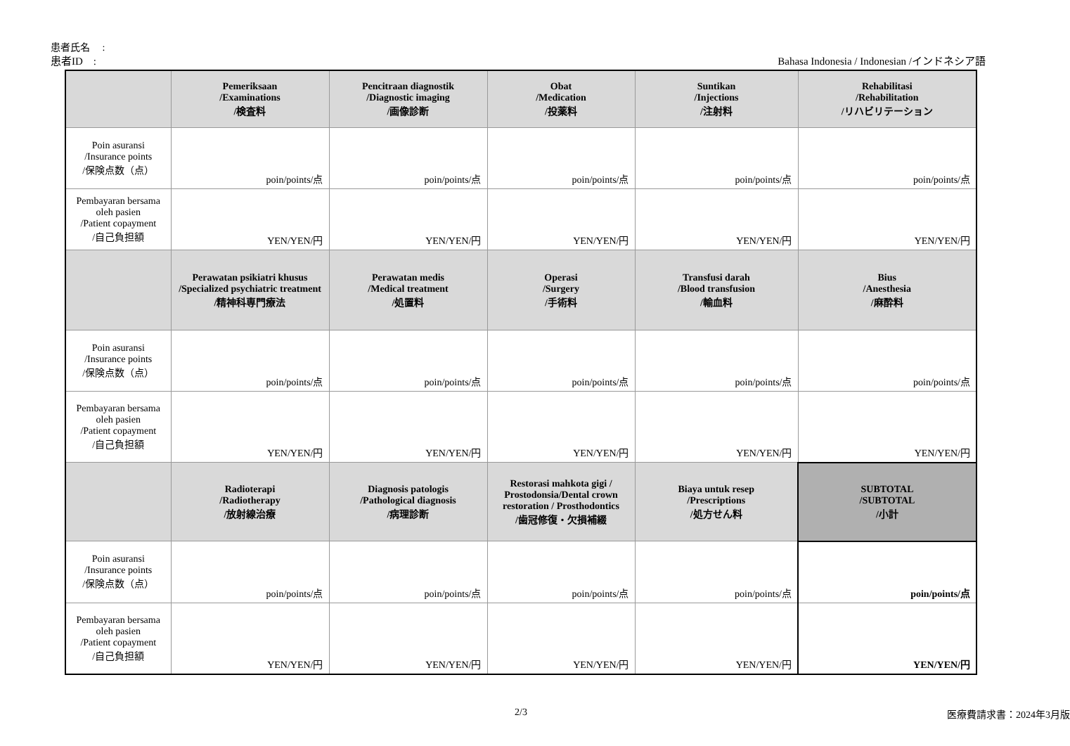患者氏名　 :
患者ID　: Bahasa Indonesia / Indonesian /インドネシア語
| | Pemeriksaan /Examinations /検査料 | Pencitraan diagnostik /Diagnostic imaging /画像診断 | Obat /Medication /投薬料 | Suntikan /Injections /注射料 | Rehabilitasi /Rehabilitation /リハビリテーション |
| --- | --- | --- | --- | --- | --- |
| Poin asuransi /Insurance points /保険点数（点） | poin/points/点 | poin/points/点 | poin/points/点 | poin/points/点 | poin/points/点 |
| Pembayaran bersama oleh pasien /Patient copayment /自己負担額 | YEN/YEN/円 | YEN/YEN/円 | YEN/YEN/円 | YEN/YEN/円 | YEN/YEN/円 |
| | Perawatan psikiatri khusus /Specialized psychiatric treatment /精神科専門療法 | Perawatan medis /Medical treatment /処置料 | Operasi /Surgery /手術料 | Transfusi darah /Blood transfusion /輸血料 | Bius /Anesthesia /麻酔料 |
| Poin asuransi /Insurance points /保険点数（点） | poin/points/点 | poin/points/点 | poin/points/点 | poin/points/点 | poin/points/点 |
| Pembayaran bersama oleh pasien /Patient copayment /自己負担額 | YEN/YEN/円 | YEN/YEN/円 | YEN/YEN/円 | YEN/YEN/円 | YEN/YEN/円 |
| | Radioterapi /Radiotherapy /放射線治療 | Diagnosis patologis /Pathological diagnosis /病理診断 | Restorasi mahkota gigi / Prostodonsia/Dental crown restoration / Prosthodontics /歯冠修復・欠損補綴 | Biaya untuk resep /Prescriptions /処方せん料 | SUBTOTAL /SUBTOTAL /小計 |
| Poin asuransi /Insurance points /保険点数（点） | poin/points/点 | poin/points/点 | poin/points/点 | poin/points/点 | poin/points/点 |
| Pembayaran bersama oleh pasien /Patient copayment /自己負担額 | YEN/YEN/円 | YEN/YEN/円 | YEN/YEN/円 | YEN/YEN/円 | YEN/YEN/円 |
2/3 医療費請求書：2024年3月版